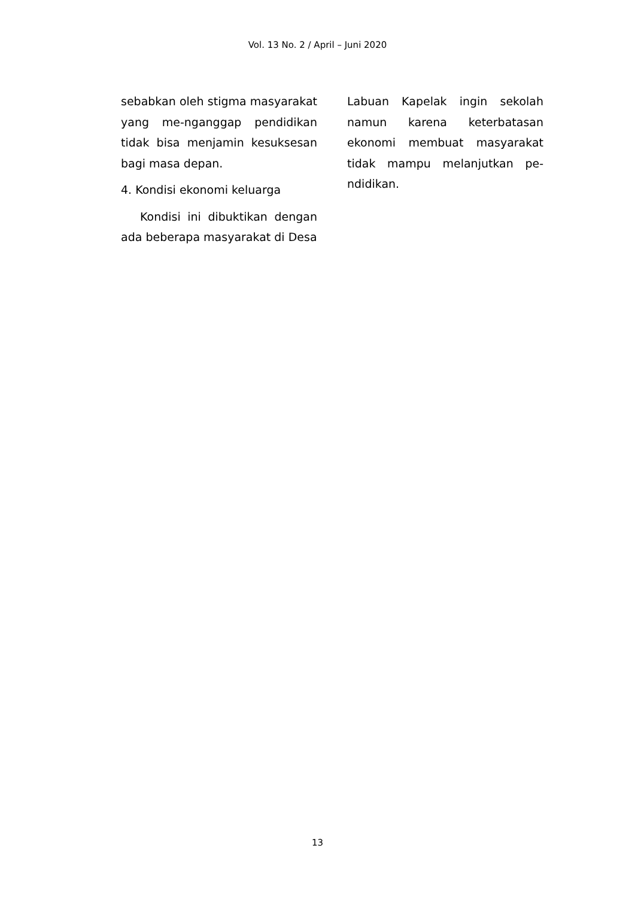Vol. 13 No. 2 / April – Juni 2020
sebabkan oleh stigma masyarakat yang me-nganggap pendidikan tidak bisa menjamin kesuksesan bagi masa depan.
4. Kondisi ekonomi keluarga
Kondisi ini dibuktikan dengan ada beberapa masyarakat di Desa
Labuan Kapelak ingin sekolah namun karena keterbatasan ekonomi membuat masyarakat tidak mampu melanjutkan pe-ndidikan.
13